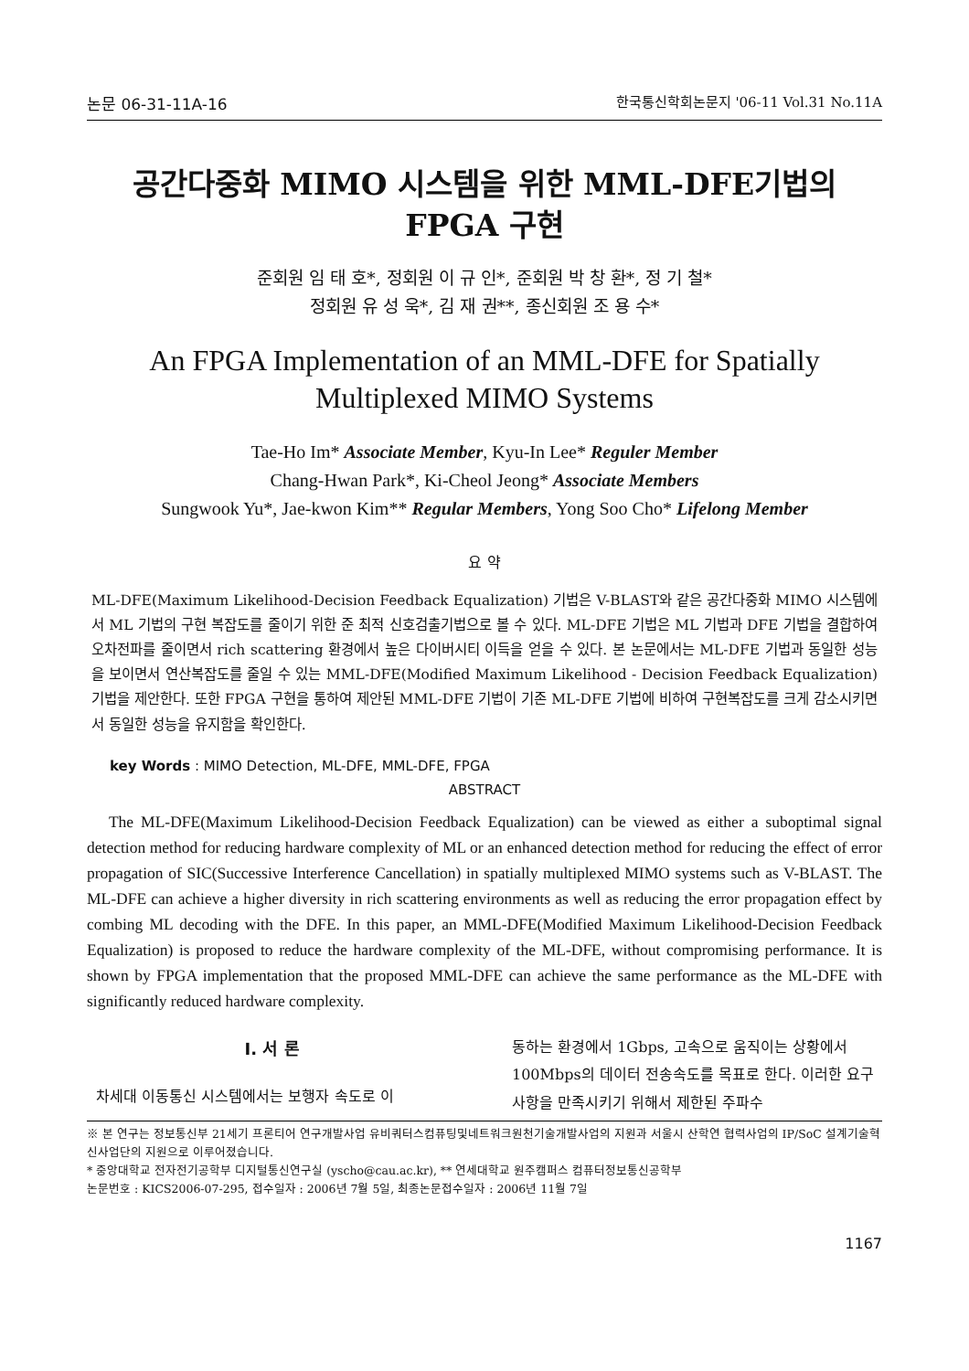논문 06-31-11A-16 한국통신학회논문지 '06-11 Vol.31 No.11A
공간다중화 MIMO 시스템을 위한 MML-DFE기법의
FPGA 구현
준회원 임 태 호*, 정회원 이 규 인*, 준회원 박 창 환*, 정 기 철*
정회원 유 성 욱*, 김 재 권**, 종신회원 조 용 수*
An FPGA Implementation of an MML-DFE for Spatially
Multiplexed MIMO Systems
Tae-Ho Im* Associate Member, Kyu-In Lee* Reguler Member
Chang-Hwan Park*, Ki-Cheol Jeong* Associate Members
Sungwook Yu*, Jae-kwon Kim** Regular Members, Yong Soo Cho* Lifelong Member
요 약
ML-DFE(Maximum Likelihood-Decision Feedback Equalization) 기법은 V-BLAST와 같은 공간다중화 MIMO 시스템에서 ML 기법의 구현 복잡도를 줄이기 위한 준 최적 신호검출기법으로 볼 수 있다. ML-DFE 기법은 ML 기법과 DFE 기법을 결합하여 오차전파를 줄이면서 rich scattering 환경에서 높은 다이버시티 이득을 얻을 수 있다. 본 논문에서는 ML-DFE 기법과 동일한 성능을 보이면서 연산복잡도를 줄일 수 있는 MML-DFE(Modified Maximum Likelihood - Decision Feedback Equalization) 기법을 제안한다. 또한 FPGA 구현을 통하여 제안된 MML-DFE 기법이 기존 ML-DFE 기법에 비하여 구현복잡도를 크게 감소시키면서 동일한 성능을 유지함을 확인한다.
key Words : MIMO Detection, ML-DFE, MML-DFE, FPGA
ABSTRACT
The ML-DFE(Maximum Likelihood-Decision Feedback Equalization) can be viewed as either a suboptimal signal detection method for reducing hardware complexity of ML or an enhanced detection method for reducing the effect of error propagation of SIC(Successive Interference Cancellation) in spatially multiplexed MIMO systems such as V-BLAST. The ML-DFE can achieve a higher diversity in rich scattering environments as well as reducing the error propagation effect by combing ML decoding with the DFE. In this paper, an MML-DFE(Modified Maximum Likelihood-Decision Feedback Equalization) is proposed to reduce the hardware complexity of the ML-DFE, without compromising performance. It is shown by FPGA implementation that the proposed MML-DFE can achieve the same performance as the ML-DFE with significantly reduced hardware complexity.
Ⅰ. 서 론
차세대 이동통신 시스템에서는 보행자 속도로 이
동하는 환경에서 1Gbps, 고속으로 움직이는 상황에서 100Mbps의 데이터 전송속도를 목표로 한다. 이러한 요구사항을 만족시키기 위해서 제한된 주파수
※ 본 연구는 정보통신부 21세기 프론티어 연구개발사업 유비쿼터스컴퓨팅및네트워크원천기술개발사업의 지원과 서울시 산학연 협력사업의 IP/SoC 설계기술혁신사업단의 지원으로 이루어졌습니다.
* 중앙대학교 전자전기공학부 디지털통신연구실 (yscho@cau.ac.kr), ** 연세대학교 원주캠퍼스 컴퓨터정보통신공학부
논문번호 : KICS2006-07-295, 접수일자 : 2006년 7월 5일, 최종논문접수일자 : 2006년 11월 7일
1167